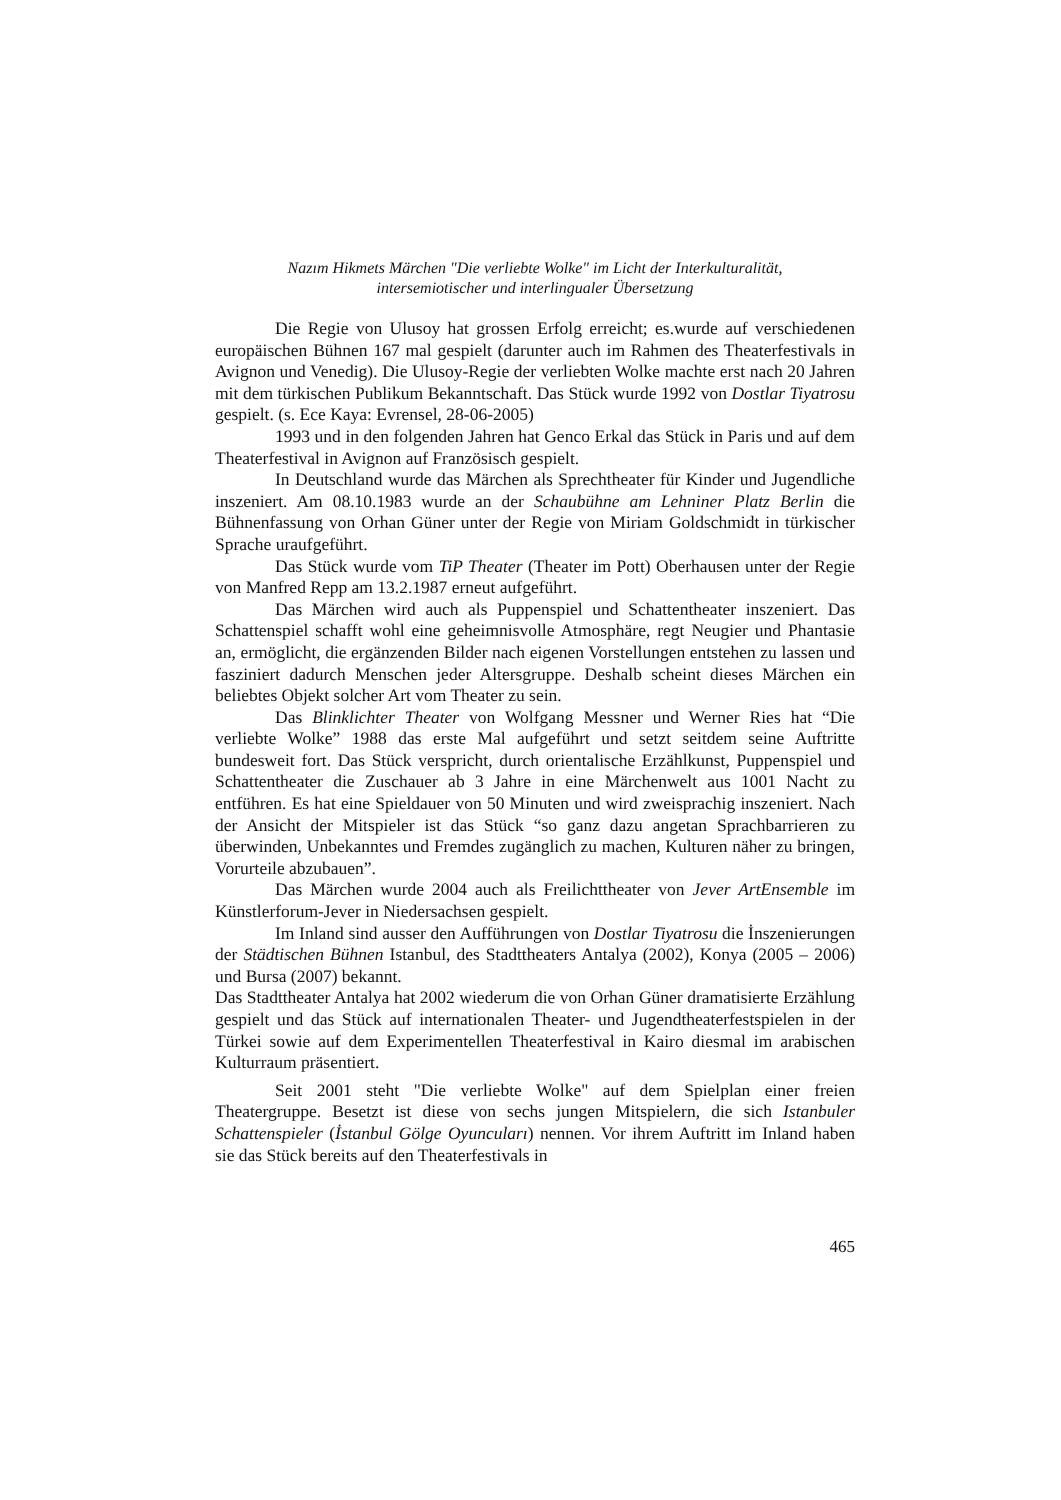Nazım Hikmets Märchen "Die verliebte Wolke" im Licht der Interkulturalität,
intersemiotischer und interlingualer Übersetzung
Die Regie von Ulusoy hat grossen Erfolg erreicht; es.wurde auf verschiedenen europäischen Bühnen 167 mal gespielt (darunter auch im Rahmen des Theaterfestivals in Avignon und Venedig). Die Ulusoy-Regie der verliebten Wolke machte erst nach 20 Jahren mit dem türkischen Publikum Bekanntschaft. Das Stück wurde 1992 von Dostlar Tiyatrosu gespielt. (s. Ece Kaya: Evrensel, 28-06-2005)
1993 und in den folgenden Jahren hat Genco Erkal das Stück in Paris und auf dem Theaterfestival in Avignon auf Französisch gespielt.
In Deutschland wurde das Märchen als Sprechtheater für Kinder und Jugendliche inszeniert. Am 08.10.1983 wurde an der Schaubühne am Lehniner Platz Berlin die Bühnenfassung von Orhan Güner unter der Regie von Miriam Goldschmidt in türkischer Sprache uraufgeführt.
Das Stück wurde vom TiP Theater (Theater im Pott) Oberhausen unter der Regie von Manfred Repp am 13.2.1987 erneut aufgeführt.
Das Märchen wird auch als Puppenspiel und Schattentheater inszeniert. Das Schattenspiel schafft wohl eine geheimnisvolle Atmosphäre, regt Neugier und Phantasie an, ermöglicht, die ergänzenden Bilder nach eigenen Vorstellungen entstehen zu lassen und fasziniert dadurch Menschen jeder Altersgruppe. Deshalb scheint dieses Märchen ein beliebtes Objekt solcher Art vom Theater zu sein.
Das Blinklichter Theater von Wolfgang Messner und Werner Ries hat “Die verliebte Wolke” 1988 das erste Mal aufgeführt und setzt seitdem seine Auftritte bundesweit fort. Das Stück verspricht, durch orientalische Erzählkunst, Puppenspiel und Schattentheater die Zuschauer ab 3 Jahre in eine Märchenwelt aus 1001 Nacht zu entführen. Es hat eine Spieldauer von 50 Minuten und wird zweisprachig inszeniert. Nach der Ansicht der Mitspieler ist das Stück “so ganz dazu angetan Sprachbarrieren zu überwinden, Unbekanntes und Fremdes zugänglich zu machen, Kulturen näher zu bringen, Vorurteile abzubauen”.
Das Märchen wurde 2004 auch als Freilichttheater von Jever ArtEnsemble im Künstlerforum-Jever in Niedersachsen gespielt.
Im Inland sind ausser den Aufführungen von Dostlar Tiyatrosu die İnszenierungen der Städtischen Bühnen Istanbul, des Stadttheaters Antalya (2002), Konya (2005 – 2006) und Bursa (2007) bekannt.
Das Stadttheater Antalya hat 2002 wiederum die von Orhan Güner dramatisierte Erzählung gespielt und das Stück auf internationalen Theater- und Jugendtheaterfestspielen in der Türkei sowie auf dem Experimentellen Theaterfestival in Kairo diesmal im arabischen Kulturraum präsentiert.
Seit 2001 steht "Die verliebte Wolke" auf dem Spielplan einer freien Theatergruppe. Besetzt ist diese von sechs jungen Mitspielern, die sich Istanbuler Schattenspieler (İstanbul Gölge Oyuncuları) nennen. Vor ihrem Auftritt im Inland haben sie das Stück bereits auf den Theaterfestivals in
465